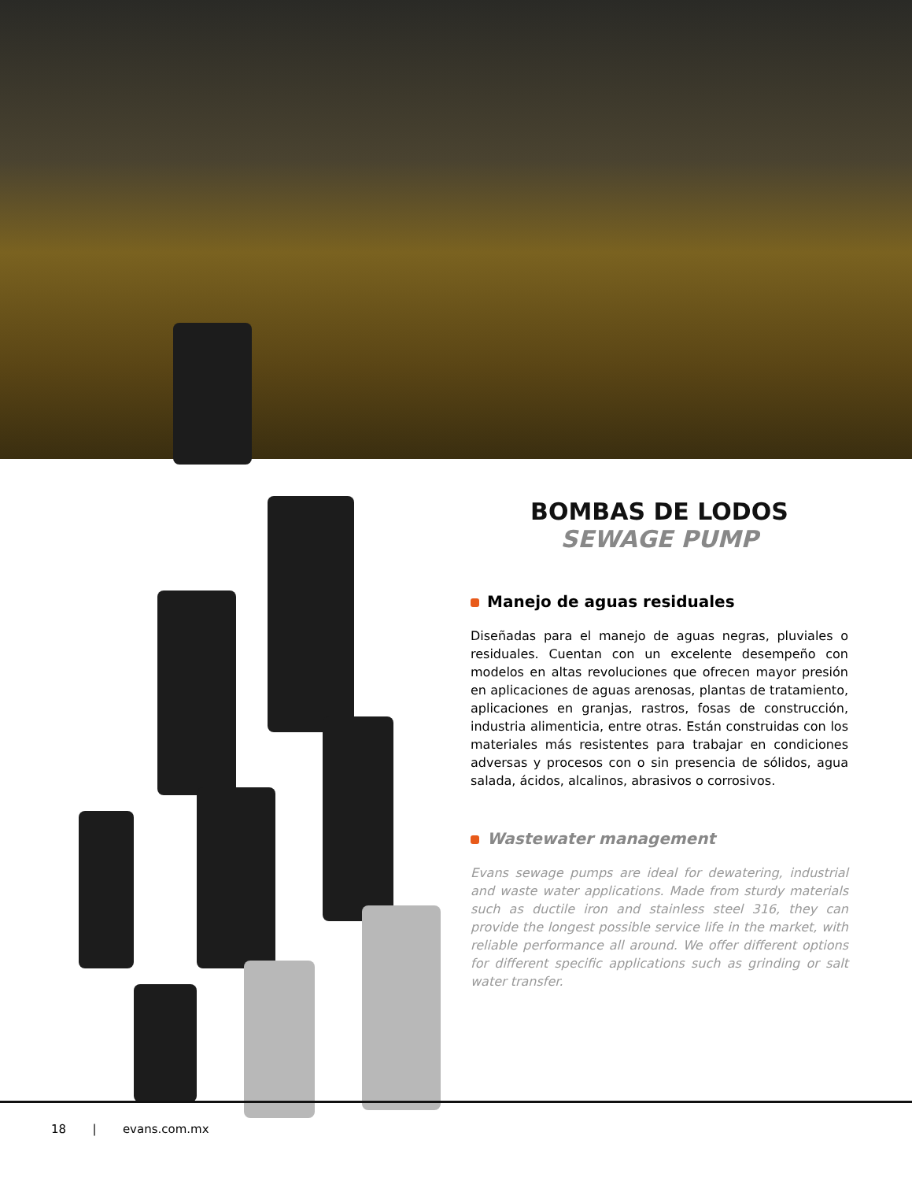BOMBAS DE LODOS
SEWAGE PUMP
Manejo de aguas residuales
Diseñadas para el manejo de aguas negras, pluviales o residuales. Cuentan con un excelente desempeño con modelos en altas revoluciones que ofrecen mayor presión en aplicaciones de aguas arenosas, plantas de tratamiento, aplicaciones en granjas, rastros, fosas de construcción, industria alimenticia, entre otras. Están construidas con los materiales más resistentes para trabajar en condiciones adversas y procesos con o sin presencia de sólidos, agua salada, ácidos, alcalinos, abrasivos o corrosivos.
Wastewater management
Evans sewage pumps are ideal for dewatering, industrial and waste water applications. Made from sturdy materials such as ductile iron and stainless steel 316, they can provide the longest possible service life in the market, with reliable performance all around. We offer different options for different specific applications such as grinding or salt water transfer.
18 | evans.com.mx